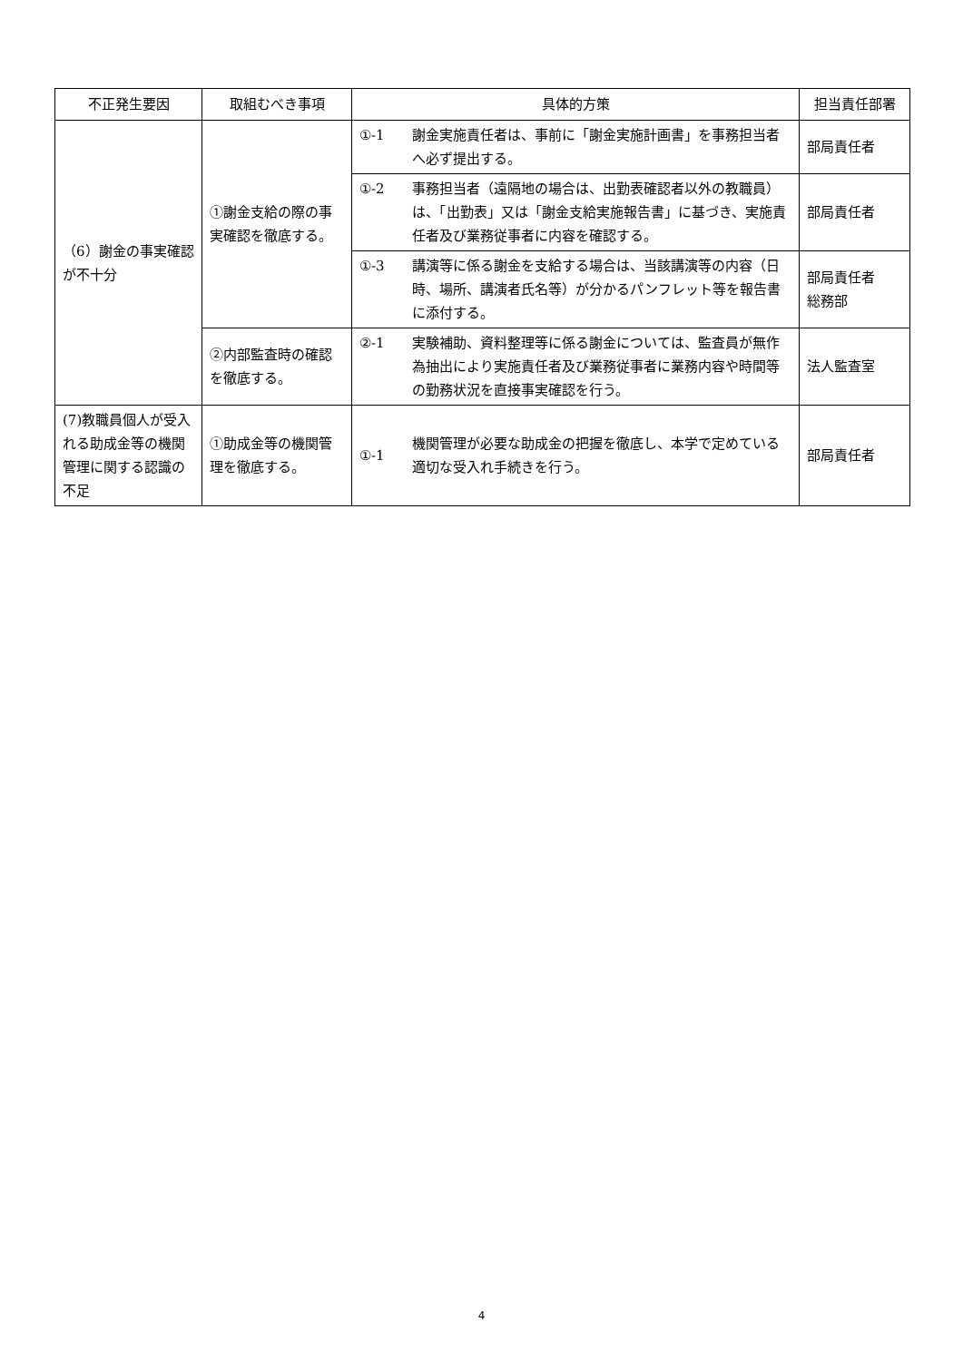| 不正発生要因 | 取組むべき事項 | 具体的方策 | | 担当責任部署 |
| --- | --- | --- | --- | --- |
| （6）謝金の事実確認が不十分 | ①謝金支給の際の事実確認を徹底する。 | ①-1 | 謝金実施責任者は、事前に「謝金実施計画書」を事務担当者へ必ず提出する。 | 部局責任者 |
| | | ①-2 | 事務担当者（遠隔地の場合は、出勤表確認者以外の教職員）は、「出勤表」又は「謝金支給実施報告書」に基づき、実施責任者及び業務従事者に内容を確認する。 | 部局責任者 |
| | | ①-3 | 講演等に係る謝金を支給する場合は、当該講演等の内容（日時、場所、講演者氏名等）が分かるパンフレット等を報告書に添付する。 | 部局責任者 総務部 |
| | ②内部監査時の確認を徹底する。 | ②-1 | 実験補助、資料整理等に係る謝金については、監査員が無作為抽出により実施責任者及び業務従事者に業務内容や時間等の勤務状況を直接事実確認を行う。 | 法人監査室 |
| (7)教職員個人が受入れる助成金等の機関管理に関する認識の不足 | ①助成金等の機関管理を徹底する。 | ①-1 | 機関管理が必要な助成金の把握を徹底し、本学で定めている適切な受入れ手続きを行う。 | 部局責任者 |
4